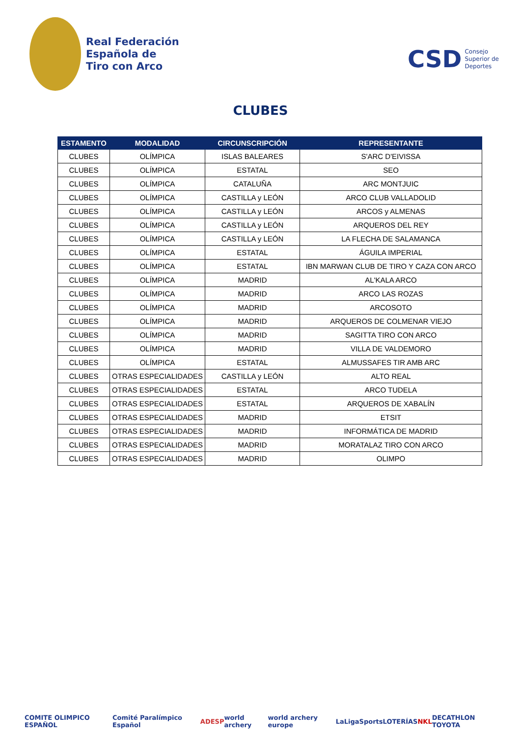Real Federación
Española de
Tiro con Arco
CSD Consejo
Superior de
Deportes
CLUBES
| ESTAMENTO | MODALIDAD | CIRCUNSCRIPCIÓN | REPRESENTANTE |
| --- | --- | --- | --- |
| CLUBES | OLÍMPICA | ISLAS BALEARES | S'ARC D'EIVISSA |
| CLUBES | OLÍMPICA | ESTATAL | SEO |
| CLUBES | OLÍMPICA | CATALUÑA | ARC MONTJUIC |
| CLUBES | OLÍMPICA | CASTILLA y LEÓN | ARCO CLUB VALLADOLID |
| CLUBES | OLÍMPICA | CASTILLA y LEÓN | ARCOS y ALMENAS |
| CLUBES | OLÍMPICA | CASTILLA y LEÓN | ARQUEROS DEL REY |
| CLUBES | OLÍMPICA | CASTILLA y LEÓN | LA FLECHA DE SALAMANCA |
| CLUBES | OLÍMPICA | ESTATAL | ÁGUILA IMPERIAL |
| CLUBES | OLÍMPICA | ESTATAL | IBN MARWAN CLUB DE TIRO Y CAZA CON ARCO |
| CLUBES | OLÍMPICA | MADRID | AL'KALA ARCO |
| CLUBES | OLÍMPICA | MADRID | ARCO LAS ROZAS |
| CLUBES | OLÍMPICA | MADRID | ARCOSOTO |
| CLUBES | OLÍMPICA | MADRID | ARQUEROS DE COLMENAR VIEJO |
| CLUBES | OLÍMPICA | MADRID | SAGITTA TIRO CON ARCO |
| CLUBES | OLÍMPICA | MADRID | VILLA DE VALDEMORO |
| CLUBES | OLÍMPICA | ESTATAL | ALMUSSAFES TIR AMB ARC |
| CLUBES | OTRAS ESPECIALIDADES | CASTILLA y LEÓN | ALTO REAL |
| CLUBES | OTRAS ESPECIALIDADES | ESTATAL | ARCO TUDELA |
| CLUBES | OTRAS ESPECIALIDADES | ESTATAL | ARQUEROS DE XABALÍN |
| CLUBES | OTRAS ESPECIALIDADES | MADRID | ETSIT |
| CLUBES | OTRAS ESPECIALIDADES | MADRID | INFORMÁTICA DE MADRID |
| CLUBES | OTRAS ESPECIALIDADES | MADRID | MORATALAZ TIRO CON ARCO |
| CLUBES | OTRAS ESPECIALIDADES | MADRID | OLIMPO |
COMITE OLIMPICO ESPAÑOL Comité Paralímpico Español ADESP world archery world archery europe LaLigaSports LOTERÍAS NKL DECATHLON TOYOTA